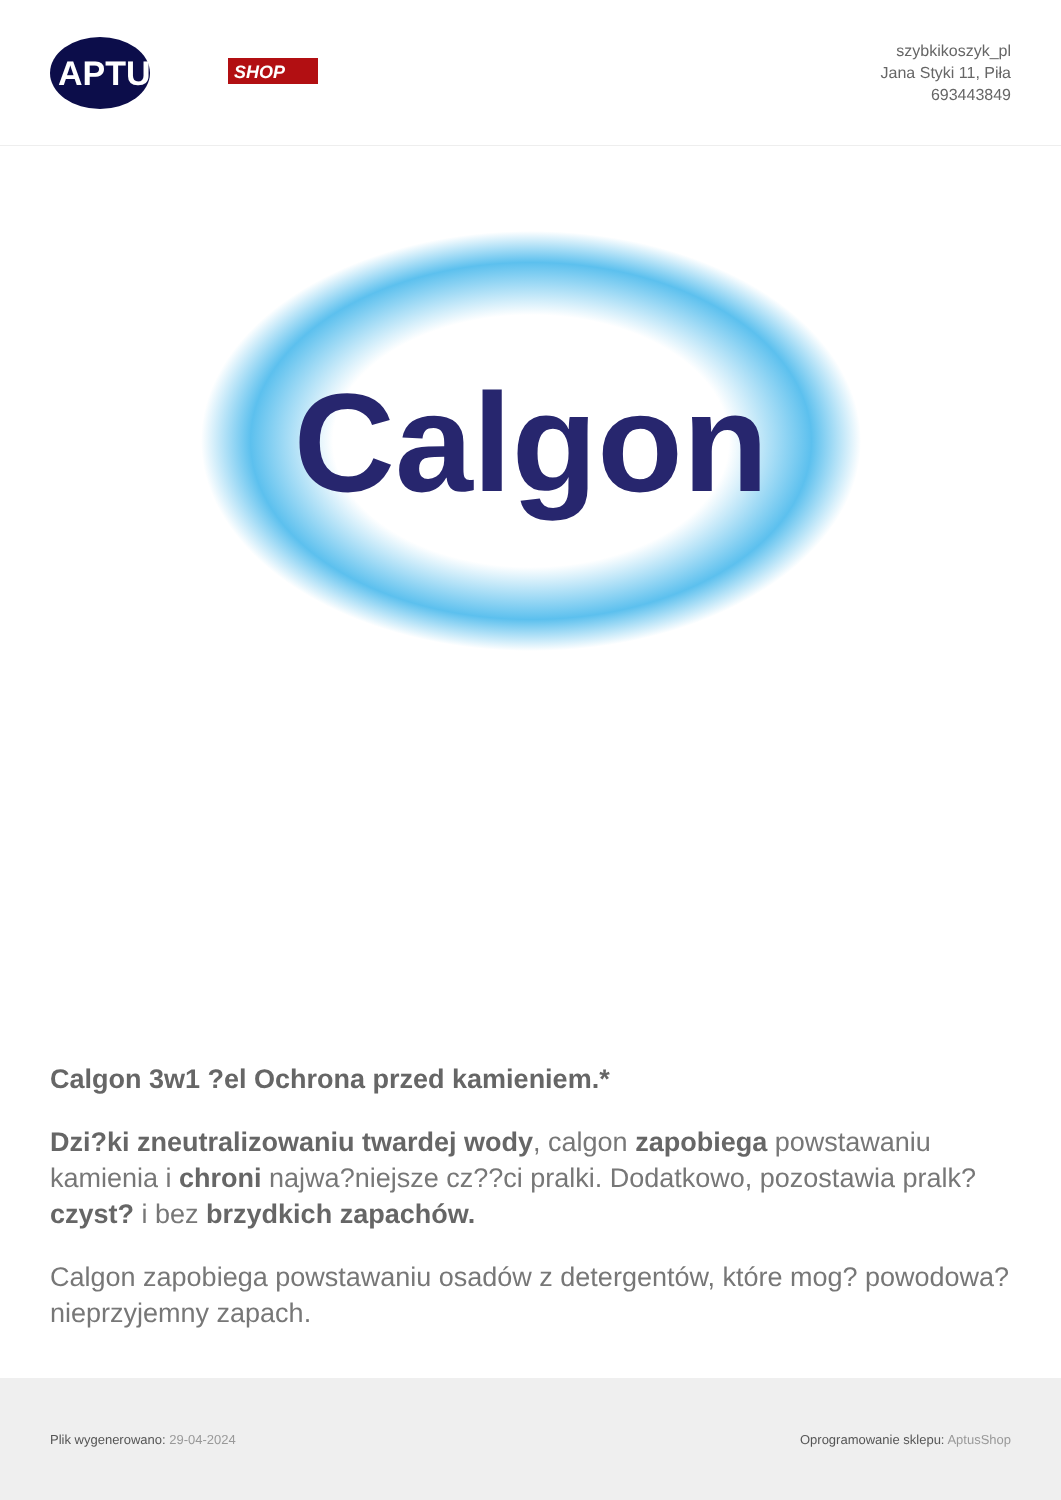APTUS
SHOP
szybkikoszyk_pl
Jana Styki 11, Piła
693443849
Calgon
Calgon 3w1 ?el Ochrona przed kamieniem.*
Dzi?ki zneutralizowaniu twardej wody, calgon zapobiega powstawaniu kamienia i chroni najwa?niejsze cz??ci pralki. Dodatkowo, pozostawia pralk? czyst? i bez brzydkich zapachów.
Calgon zapobiega powstawaniu osadów z detergentów, które mog? powodowa? nieprzyjemny zapach.
Plik wygenerowano: 29-04-2024
Oprogramowanie sklepu: AptusShop